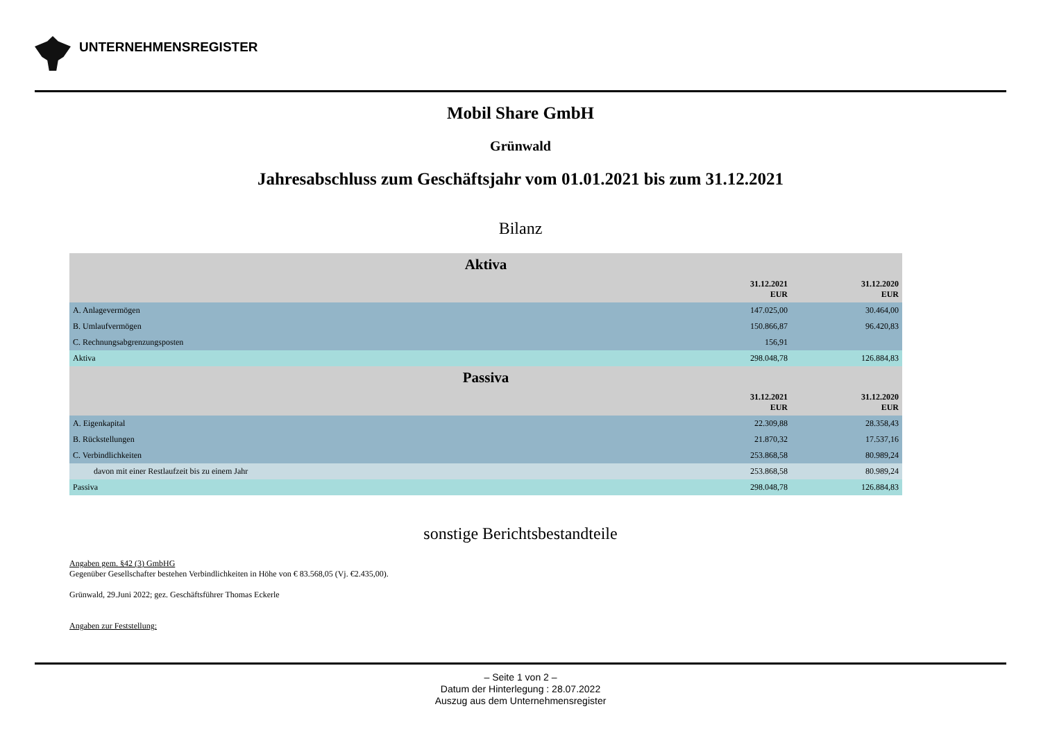UNTERNEHMENSREGISTER
Mobil Share GmbH
Grünwald
Jahresabschluss zum Geschäftsjahr vom 01.01.2021 bis zum 31.12.2021
Bilanz
| Aktiva | | |
| | 31.12.2021 EUR | 31.12.2020 EUR |
| A. Anlagevermögen | 147.025,00 | 30.464,00 |
| B. Umlaufvermögen | 150.866,87 | 96.420,83 |
| C. Rechnungsabgrenzungsposten | 156,91 | |
| Aktiva | 298.048,78 | 126.884,83 |
| Passiva | | |
| | 31.12.2021 EUR | 31.12.2020 EUR |
| A. Eigenkapital | 22.309,88 | 28.358,43 |
| B. Rückstellungen | 21.870,32 | 17.537,16 |
| C. Verbindlichkeiten | 253.868,58 | 80.989,24 |
| davon mit einer Restlaufzeit bis zu einem Jahr | 253.868,58 | 80.989,24 |
| Passiva | 298.048,78 | 126.884,83 |
sonstige Berichtsbestandteile
Angaben gem. §42 (3) GmbHG
Gegenüber Gesellschafter bestehen Verbindlichkeiten in Höhe von € 83.568,05 (Vj. €2.435,00).
Grünwald, 29.Juni 2022; gez. Geschäftsführer Thomas Eckerle
Angaben zur Feststellung:
– Seite 1 von 2 –
Datum der Hinterlegung : 28.07.2022
Auszug aus dem Unternehmensregister